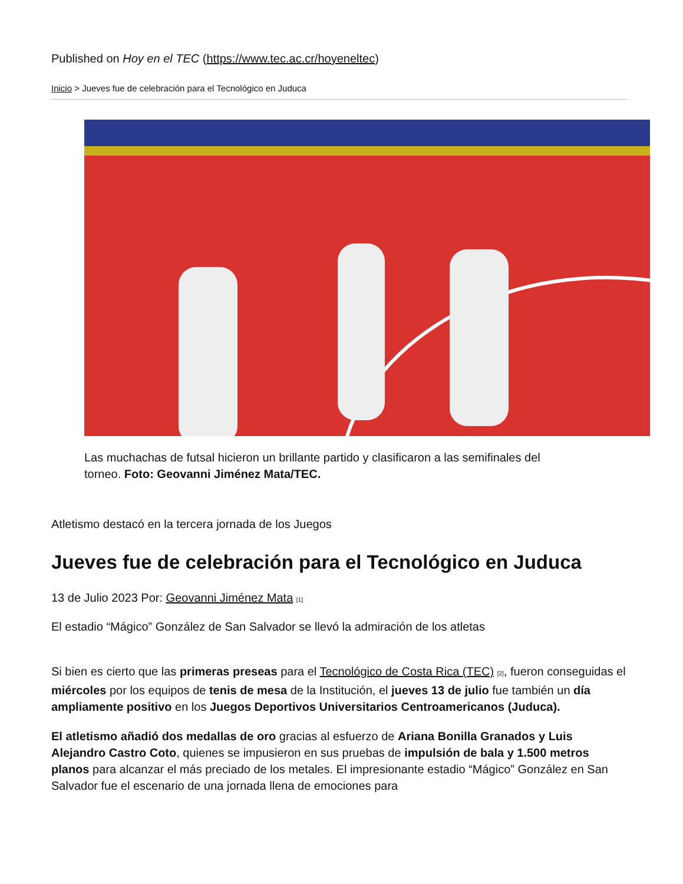Published on Hoy en el TEC (https://www.tec.ac.cr/hoyeneltec)
Inicio > Jueves fue de celebración para el Tecnológico en Juduca
Las muchachas de futsal hicieron un brillante partido y clasificaron a las semifinales del torneo. Foto: Geovanni Jiménez Mata/TEC.
Atletismo destacó en la tercera jornada de los Juegos
Jueves fue de celebración para el Tecnológico en Juduca
13 de Julio 2023 Por: Geovanni Jiménez Mata <sup>[1]</sup>
El estadio “Mágico” González de San Salvador se llevó la admiración de los atletas
Si bien es cierto que las primeras preseas para el Tecnológico de Costa Rica (TEC) <sup>[2]</sup>, fueron conseguidas el miércoles por los equipos de tenis de mesa de la Institución, el jueves 13 de julio fue también un día ampliamente positivo en los Juegos Deportivos Universitarios Centroamericanos (Juduca).
El atletismo añadió dos medallas de oro gracias al esfuerzo de Ariana Bonilla Granados y Luis Alejandro Castro Coto, quienes se impusieron en sus pruebas de impulsión de bala y 1.500 metros planos para alcanzar el más preciado de los metales. El impresionante estadio “Mágico” González en San Salvador fue el escenario de una jornada llena de emociones para